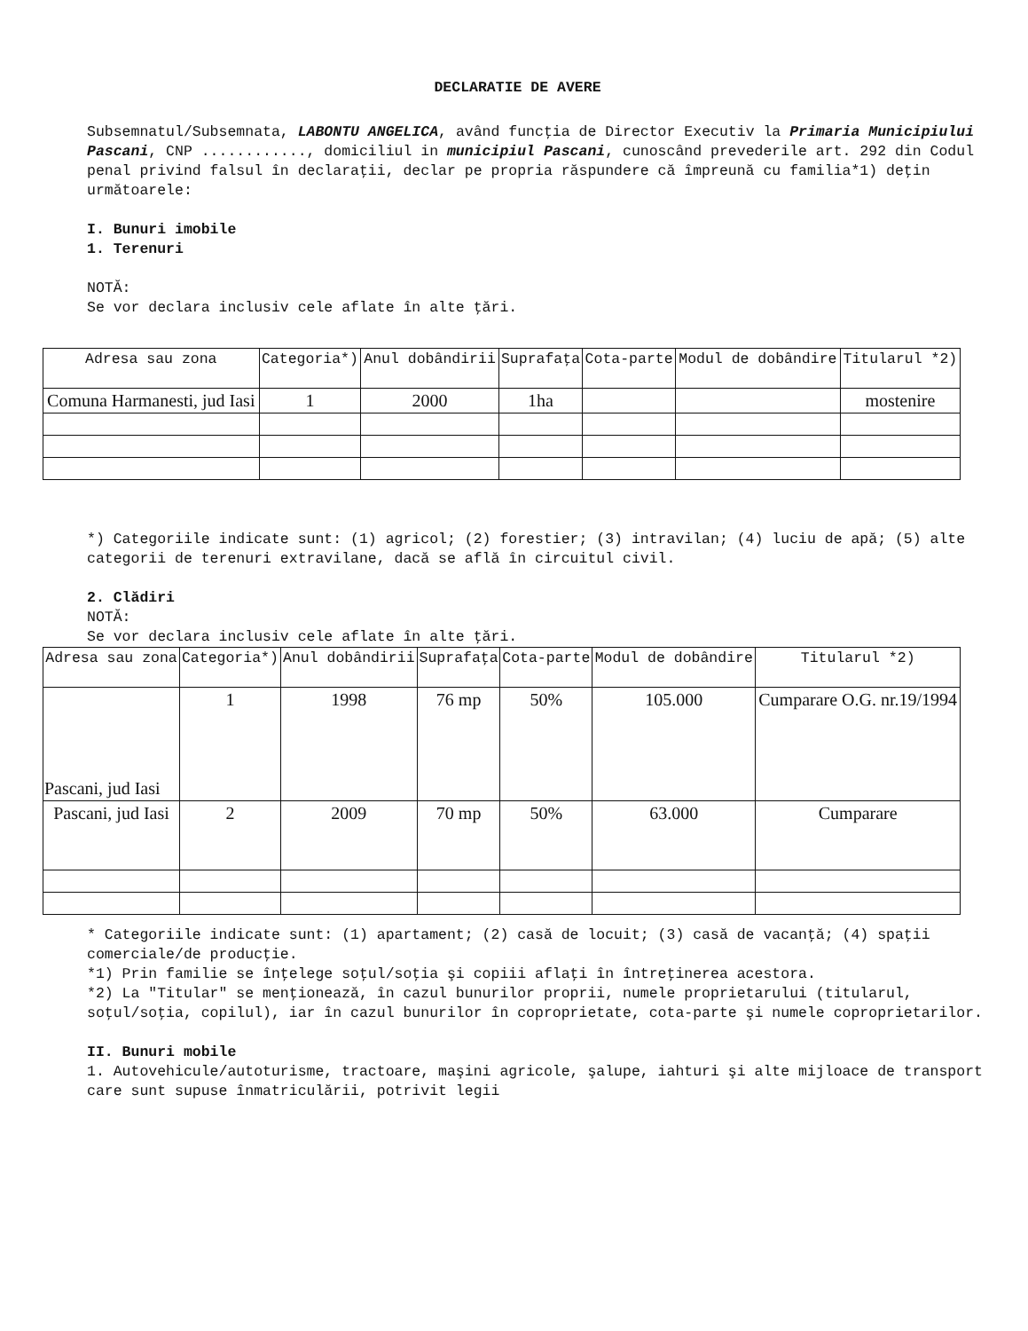DECLARATIE DE AVERE
Subsemnatul/Subsemnata, LABONTU ANGELICA, având funcţia de Director Executiv la Primaria Municipiului Pascani, CNP ............, domiciliul in municipiul Pascani, cunoscând prevederile art. 292 din Codul penal privind falsul în declaraţii, declar pe propria răspundere că împreună cu familia*1) deţin următoarele:
I. Bunuri imobile
1. Terenuri
NOTĂ:
Se vor declara inclusiv cele aflate în alte ţări.
| Adresa sau zona | Categoria*) | Anul dobândirii | Suprafaţa | Cota-parte | Modul de dobândire | Titularul *2) |
| --- | --- | --- | --- | --- | --- | --- |
| Comuna Harmanesti, jud Iasi | 1 | 2000 | 1ha | | | mostenire |
*) Categoriile indicate sunt: (1) agricol; (2) forestier; (3) intravilan; (4) luciu de apă; (5) alte categorii de terenuri extravilane, dacă se află în circuitul civil.
2. Clădiri
NOTĂ:
Se vor declara inclusiv cele aflate în alte ţări.
| Adresa sau zona | Categoria*) | Anul dobândirii | Suprafaţa | Cota-parte | Modul de dobândire | Titularul *2) |
| --- | --- | --- | --- | --- | --- | --- |
| Pascani, jud Iasi | 1 | 1998 | 76 mp | 50% | 105.000 | Cumparare O.G. nr.19/1994 |
| Pascani, jud Iasi | 2 | 2009 | 70 mp | 50% | 63.000 | Cumparare |
* Categoriile indicate sunt: (1) apartament; (2) casă de locuit; (3) casă de vacanţă; (4) spaţii comerciale/de producţie.
*1) Prin familie se înţelege soţul/soţia şi copiii aflaţi în întreţinerea acestora.
*2) La "Titular" se menţionează, în cazul bunurilor proprii, numele proprietarului (titularul, soţul/soţia, copilul), iar în cazul bunurilor în coproprietate, cota-parte şi numele coproprietarilor.
II. Bunuri mobile
1. Autovehicule/autoturisme, tractoare, maşini agricole, şalupe, iahturi şi alte mijloace de transport care sunt supuse înmatriculării, potrivit legii